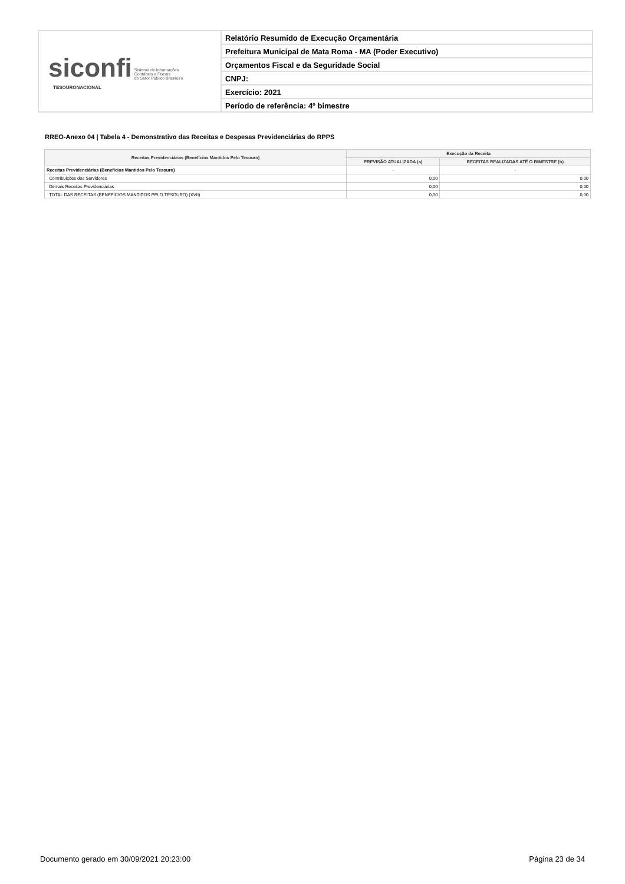siconfi Sistema de Informações
Contábeis e Fiscais
do Setor Público Brasileiro
TESOURONACIONAL
Relatório Resumido de Execução Orçamentária
Prefeitura Municipal de Mata Roma - MA (Poder Executivo)
Orçamentos Fiscal e da Seguridade Social
CNPJ:
Exercício: 2021
Período de referência: 4º bimestre
RREO-Anexo 04 | Tabela 4 - Demonstrativo das Receitas e Despesas Previdenciárias do RPPS
| Receitas Previdenciárias (Benefícios Mantidos Pelo Tesouro) | Execução da Receita | |
| --- | --- | --- |
| | PREVISÃO ATUALIZADA (a) | RECEITAS REALIZADAS ATÉ O BIMESTRE (b) |
| Receitas Previdenciárias (Benefícios Mantidos Pelo Tesouro) | - | - |
| Contribuições dos Servidores | 0,00 | 0,00 |
| Demais Receitas Previdenciárias | 0,00 | 0,00 |
| TOTAL DAS RECEITAS (BENEFÍCIOS MANTIDOS PELO TESOURO) (XVII) | 0,00 | 0,00 |
Documento gerado em 30/09/2021 20:23:00
Página 23 de 34